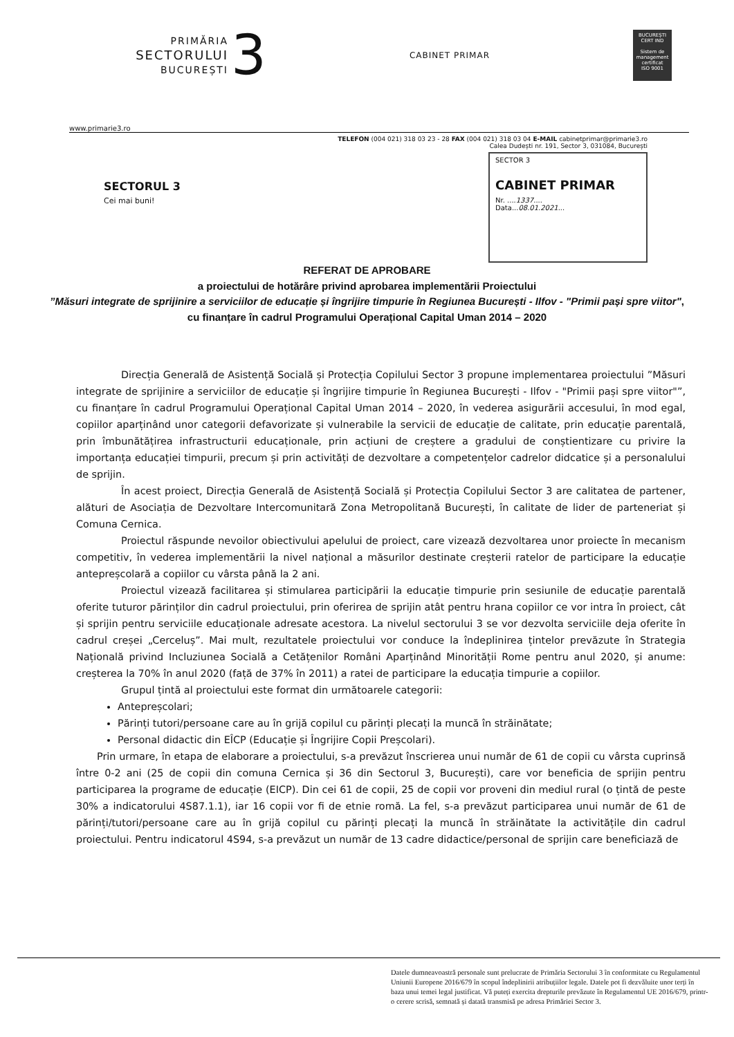PRIMĂRIA
SECTORULUI
BUCUREȘTI
3
CABINET PRIMAR
BUCUREȘTI
CERT IND
Sistem de management certificat
ISO 9001
www.primarie3.ro
TELEFON (004 021) 318 03 23 - 28 FAX (004 021) 318 03 04 E-MAIL cabinetprimar@primarie3.ro
Calea Dudești nr. 191, Sector 3, 031084, București
SECTORUL 3
Cei mai buni!
SECTOR 3
CABINET PRIMAR
Nr. ....1337....
Data...08.01.2021...
REFERAT DE APROBARE
a proiectului de hotărâre privind aprobarea implementării Proiectului
”Măsuri integrate de sprijinire a serviciilor de educație și îngrijire timpurie în Regiunea București - Ilfov - "Primii pași spre viitor",
cu finanțare în cadrul Programului Operațional Capital Uman 2014 – 2020
Direcția Generală de Asistență Socială și Protecția Copilului Sector 3 propune implementarea proiectului ”Măsuri integrate de sprijinire a serviciilor de educație și îngrijire timpurie în Regiunea București - Ilfov - "Primii pași spre viitor"”, cu finanțare în cadrul Programului Operațional Capital Uman 2014 – 2020, în vederea asigurării accesului, în mod egal, copiilor aparținând unor categorii defavorizate și vulnerabile la servicii de educație de calitate, prin educație parentală, prin îmbunătățirea infrastructurii educaționale, prin acțiuni de creștere a gradului de conștientizare cu privire la importanța educației timpurii, precum și prin activități de dezvoltare a competențelor cadrelor didcatice și a personalului de sprijin.
În acest proiect, Direcția Generală de Asistență Socială și Protecția Copilului Sector 3 are calitatea de partener, alături de Asociația de Dezvoltare Intercomunitară Zona Metropolitană București, în calitate de lider de parteneriat și Comuna Cernica.
Proiectul răspunde nevoilor obiectivului apelului de proiect, care vizează dezvoltarea unor proiecte în mecanism competitiv, în vederea implementării la nivel național a măsurilor destinate creșterii ratelor de participare la educație antepreșcolară a copiilor cu vârsta până la 2 ani.
Proiectul vizează facilitarea și stimularea participării la educație timpurie prin sesiunile de educație parentală oferite tuturor părinților din cadrul proiectului, prin oferirea de sprijin atât pentru hrana copiilor ce vor intra în proiect, cât și sprijin pentru serviciile educaționale adresate acestora. La nivelul sectorului 3 se vor dezvolta serviciile deja oferite în cadrul creșei „Cerceluș”. Mai mult, rezultatele proiectului vor conduce la îndeplinirea țintelor prevăzute în Strategia Națională privind Incluziunea Socială a Cetățenilor Români Aparținând Minorității Rome pentru anul 2020, și anume: creșterea la 70% în anul 2020 (față de 37% în 2011) a ratei de participare la educația timpurie a copiilor.
Grupul țintă al proiectului este format din următoarele categorii:
Antepreșcolari;
Părinți tutori/persoane care au în grijă copilul cu părinți plecați la muncă în străinătate;
Personal didactic din EÎCP (Educație și Îngrijire Copii Preșcolari).
Prin urmare, în etapa de elaborare a proiectului, s-a prevăzut înscrierea unui număr de 61 de copii cu vârsta cuprinsă între 0-2 ani (25 de copii din comuna Cernica și 36 din Sectorul 3, București), care vor beneficia de sprijin pentru participarea la programe de educație (EICP). Din cei 61 de copii, 25 de copii vor proveni din mediul rural (o țintă de peste 30% a indicatorului 4S87.1.1), iar 16 copii vor fi de etnie romă. La fel, s-a prevăzut participarea unui număr de 61 de părinți/tutori/persoane care au în grijă copilul cu părinți plecați la muncă în străinătate la activitățile din cadrul proiectului. Pentru indicatorul 4S94, s-a prevăzut un număr de 13 cadre didactice/personal de sprijin care beneficiază de
Datele dumneavoastră personale sunt prelucrate de Primăria Sectorului 3 în conformitate cu Regulamentul Uniunii Europene 2016/679 în scopul îndeplinirii atribuțiilor legale. Datele pot fi dezvăluite unor terți în baza unui temei legal justificat. Vă puteți exercita drepturile prevăzute în Regulamentul UE 2016/679, printr-o cerere scrisă, semnată și datată transmisă pe adresa Primăriei Sector 3.